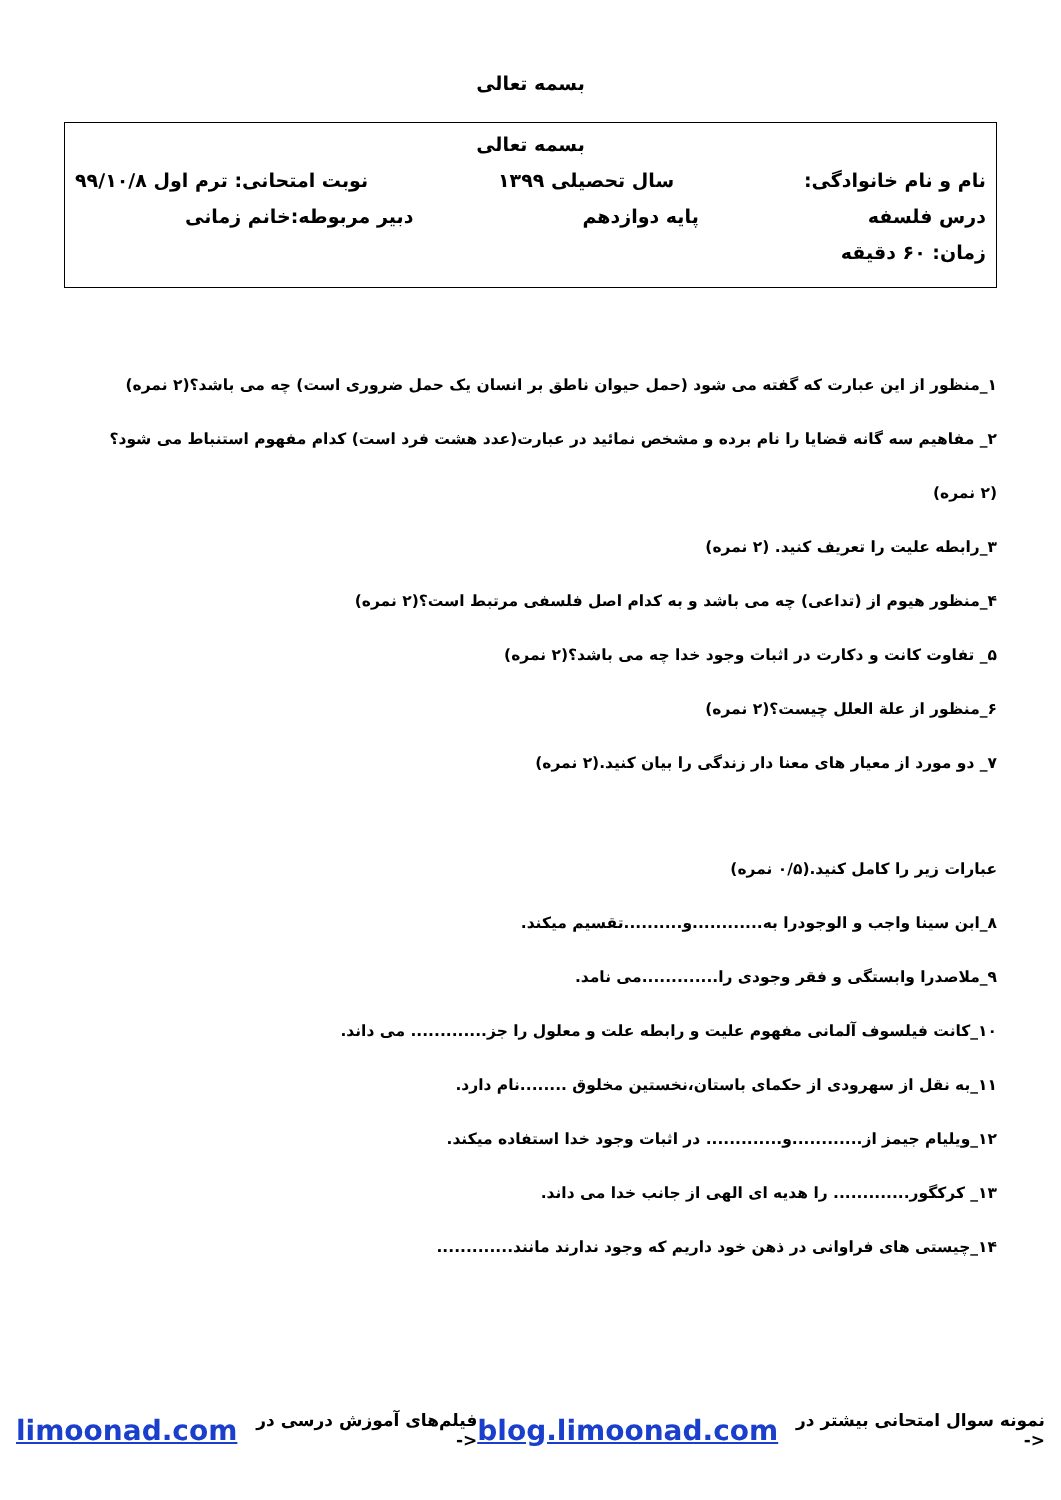بسمه تعالی
بسمه تعالی
نام و نام خانوادگی: سال تحصیلی ۱۳۹۹ نوبت امتحانی: ترم اول ۹۹/۱۰/۸
درس فلسفه پایه دوازدهم دبیر مربوطه:خانم زمانی
زمان: ۶۰ دقیقه
۱_منظور از این عبارت که گفته می شود (حمل حیوان ناطق بر انسان یک حمل ضروری است) چه می باشد؟(۲ نمره)
۲_ مفاهیم سه گانه قضایا را نام برده و مشخص نمائید در عبارت(عدد هشت فرد است) کدام مفهوم استنباط می شود؟
(۲ نمره)
۳_رابطه علیت را تعریف کنید. (۲ نمره)
۴_منظور هیوم از (تداعی) چه می باشد و به کدام اصل فلسفی مرتبط است؟(۲ نمره)
۵_ تفاوت کانت و دکارت در اثبات وجود خدا چه می باشد؟(۲ نمره)
۶_منظور از علة العلل چیست؟(۲ نمره)
۷_ دو مورد از معیار های معنا دار زندگی را بیان کنید.(۲ نمره)
عبارات زیر را کامل کنید.(۰/۵ نمره)
۸_ابن سینا واجب و الوجودرا به............و..........تقسیم میکند.
۹_ملاصدرا وابستگی و فقر وجودی را.............می نامد.
۱۰_کانت فیلسوف آلمانی مفهوم علیت و رابطه علت و معلول را جز............. می داند.
۱۱_به نقل از سهرودی از حکمای باستان،نخستین مخلوق ........نام دارد.
۱۲_ویلیام جیمز از............و............. در اثبات وجود خدا استفاده میکند.
۱۳_ کرکگور............. را هدیه ای الهی از جانب خدا می داند.
۱۴_چیستی های فراوانی در ذهن خود داریم که وجود ندارند مانند.............
نمونه سوال امتحانی بیشتر در <- blog.limoonad.com فیلم‌های آموزش درسی در <- limoonad.com